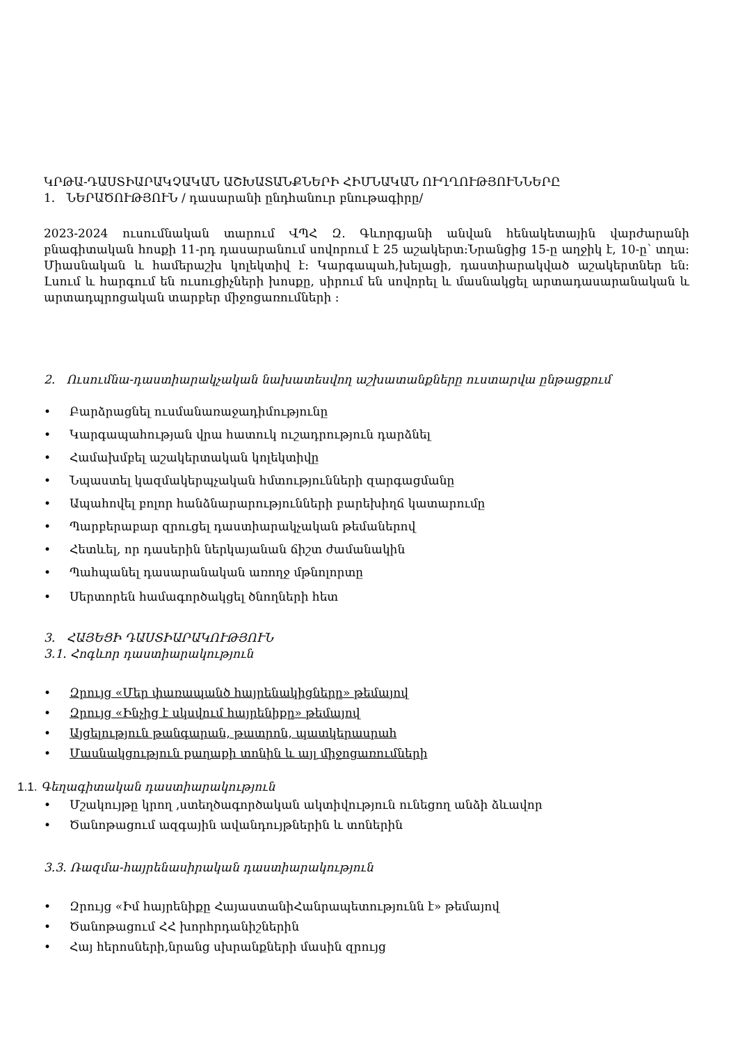ԿՐԹԱ-ԴԱՍՏԻԱՐԱԿՉԱԿԱՆ ԱՇԽԱՏԱՆՔՆԵՐԻ ՀԻՄՆԱԿԱՆ ՈՒՂՂՈՒԹՅՈՒՆՆԵՐԸ
1. ՆԵՐԱԾՈՒԹՅՈՒՆ / դասարանի ընդհանուր բնութագիրը/
2023-2024 ուսումնական տարում ՎՊՀ Զ. Գևորգյանի անվան հենակետային վարժարանի բնագիտական հոսքի 11-րդ դասարանում սովորում է 25 աշակերտ:Նրանցից 15-ը աղջիկ է, 10-ը՝ տղա: Միասնական և համերաշխ կոլեկտիվ է: Կարգապահ,խելացի, դաստիարակված աշակերտներ են: Լսում և հարգում են ուսուցիչների խոսքը, սիրում են սովորել և մասնակցել արտադասարանական և արտադպրոցական տարբեր միջոցառումների :
2. Ուսումնա-դաստիարակչական նախատեսվող աշխատանքները ուստարվա ընթացքում
• Բարձրացնել ուսմանառաջադիմությունը
• Կարգապահության վրա հատուկ ուշադրություն դարձնել
• Համախմբել աշակերտական կոլեկտիվը
• Նպաստել կազմակերպչական հմտությունների զարգացմանը
• Ապահովել բոլոր հանձնարարությունների բարեխիղճ կատարումը
• Պարբերաբար զրուցել դաստիարակչական թեմաներով
• Հետևել, որ դասերին ներկայանան ճիշտ ժամանակին
• Պահպանել դասարանական առողջ մթնոլորտը
• Սերտորեն համագործակցել ծնողների հետ
3. ՀԱՅԵՑԻ ԴԱՍՏԻԱՐԱԿՈՒԹՅՈՒՆ
3.1. Հոգևոր դաստիարակություն
• Զրույց «Մեր փառապանծ հայրենակիցները» թեմայով
• Զրույց «Ինչից է սկսվում հայրենիքը» թեմայով
• Այցելություն թանգարան, թատրոն, պատկերասրահ
• Մասնակցություն քաղաքի տոնին և այլ միջոցառումների
1.1. Գեղագիտական դաստիարակություն
• Մշակույթը կրող ,ստեղծագործական ակտիվություն ունեցող անձի ձևավոր
• Ծանոթացում ազգային ավանդույթներին և տոներին
3.3. Ռազմա-հայրենասիրական դաստիարակություն
• Զրույց «Իմ հայրենիքը ՀայաստանիՀանրապետությունն է» թեմայով
• Ծանոթացում ՀՀ խորհրդանիշներին
• Հայ հերոսների,նրանց սխրանքների մասին զրույց